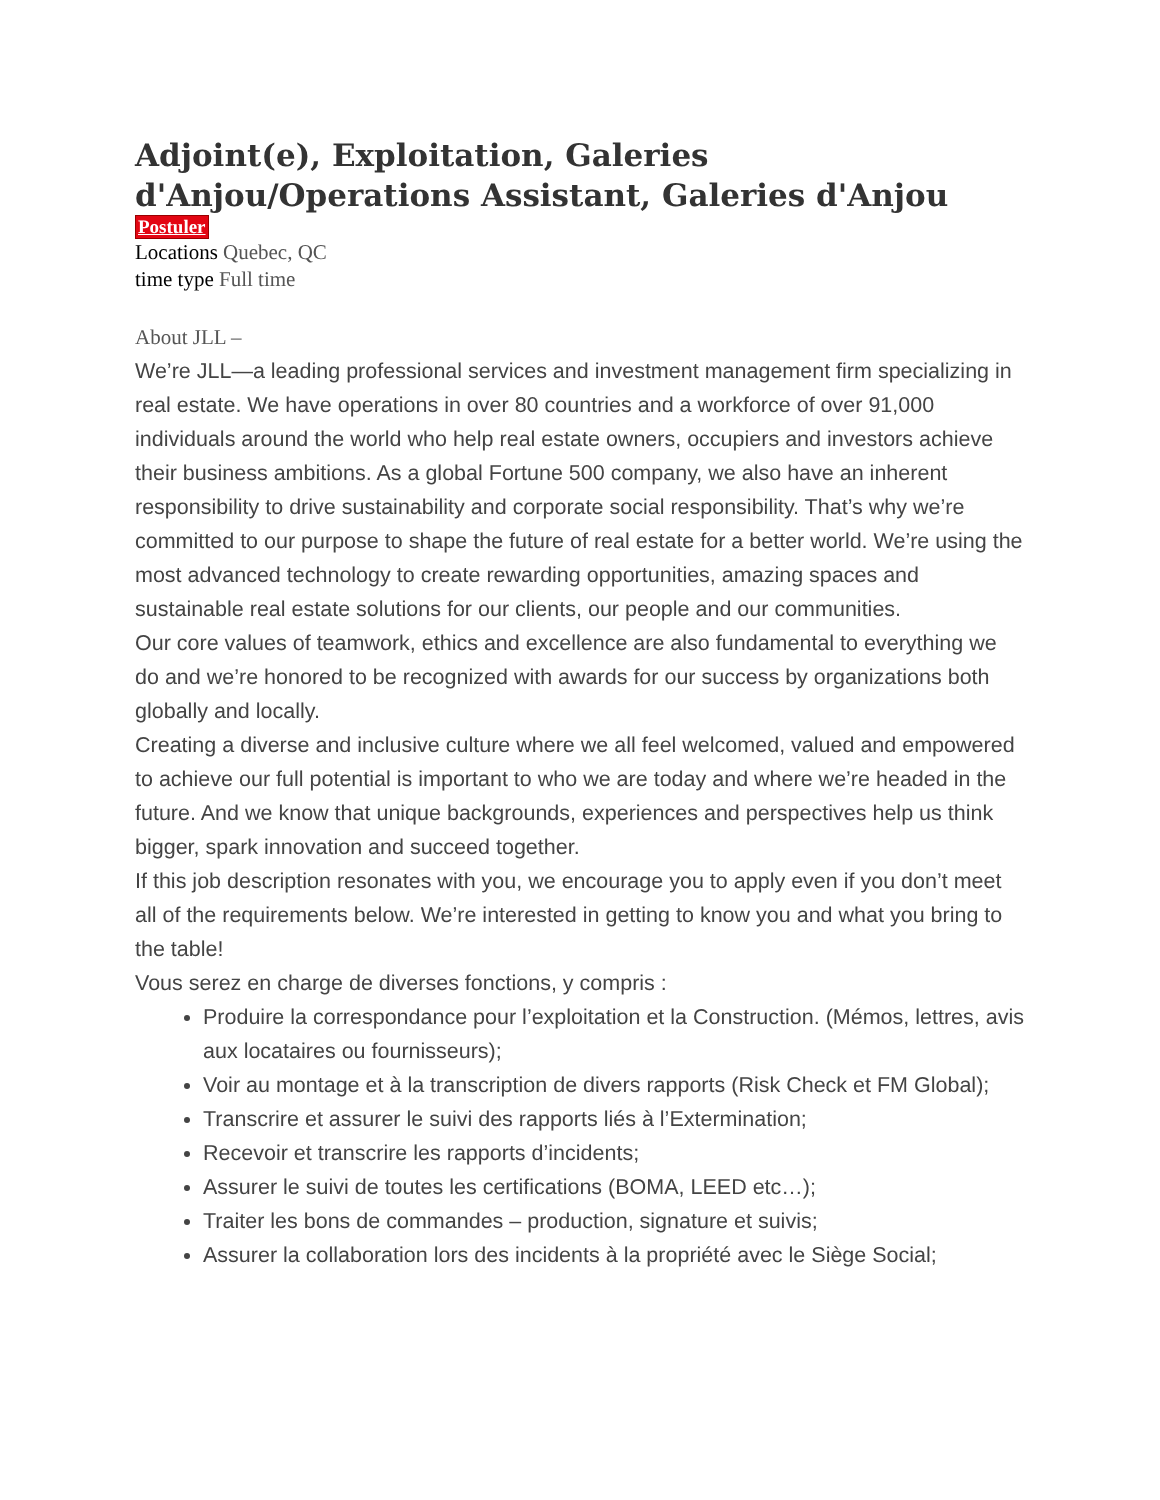Adjoint(e), Exploitation, Galeries d'Anjou/Operations Assistant, Galeries d'Anjou
Postuler
Locations Quebec, QC
time type Full time
About JLL –
We’re JLL—a leading professional services and investment management firm specializing in real estate. We have operations in over 80 countries and a workforce of over 91,000 individuals around the world who help real estate owners, occupiers and investors achieve their business ambitions. As a global Fortune 500 company, we also have an inherent responsibility to drive sustainability and corporate social responsibility. That’s why we’re committed to our purpose to shape the future of real estate for a better world. We’re using the most advanced technology to create rewarding opportunities, amazing spaces and sustainable real estate solutions for our clients, our people and our communities.
Our core values of teamwork, ethics and excellence are also fundamental to everything we do and we’re honored to be recognized with awards for our success by organizations both globally and locally.
Creating a diverse and inclusive culture where we all feel welcomed, valued and empowered to achieve our full potential is important to who we are today and where we’re headed in the future. And we know that unique backgrounds, experiences and perspectives help us think bigger, spark innovation and succeed together.
If this job description resonates with you, we encourage you to apply even if you don’t meet all of the requirements below. We’re interested in getting to know you and what you bring to the table!
Vous serez en charge de diverses fonctions, y compris :
Produire la correspondance pour l’exploitation et la Construction. (Mémos, lettres, avis aux locataires ou fournisseurs);
Voir au montage et à la transcription de divers rapports (Risk Check et FM Global);
Transcrire et assurer le suivi des rapports liés à l’Extermination;
Recevoir et transcrire les rapports d’incidents;
Assurer le suivi de toutes les certifications (BOMA, LEED etc…);
Traiter les bons de commandes – production, signature et suivis;
Assurer la collaboration lors des incidents à la propriété avec le Siège Social;